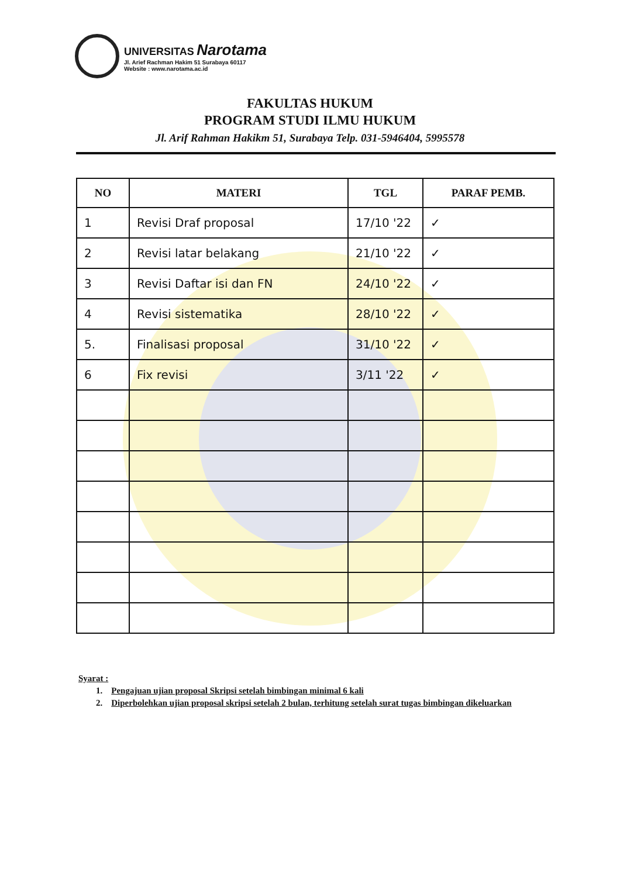UNIVERSITAS Narotama
Jl. Arief Rachman Hakim 51 Surabaya 60117
Website : www.narotama.ac.id
FAKULTAS HUKUM
PROGRAM STUDI ILMU HUKUM
Jl. Arif Rahman Hakikm 51, Surabaya Telp. 031-5946404, 5995578
| NO | MATERI | TGL | PARAF PEMB. |
| --- | --- | --- | --- |
| 1 | Revisi Draf proposal | 17/10 '22 | ✓ |
| 2 | Revisi latar belakang | 21/10 '22 | ✓ |
| 3 | Revisi Daftar isi dan FN | 24/10 '22 | ✓ |
| 4 | Revisi sistematika | 28/10 '22 | ✓ |
| 5. | Finalisasi proposal | 31/10 '22 | ✓ |
| 6 | Fix revisi | 3/11 '22 | ✓ |
Syarat :
1. Pengajuan ujian proposal Skripsi setelah bimbingan minimal 6 kali
2. Diperbolehkan ujian proposal skripsi setelah 2 bulan, terhitung setelah surat tugas bimbingan dikeluarkan